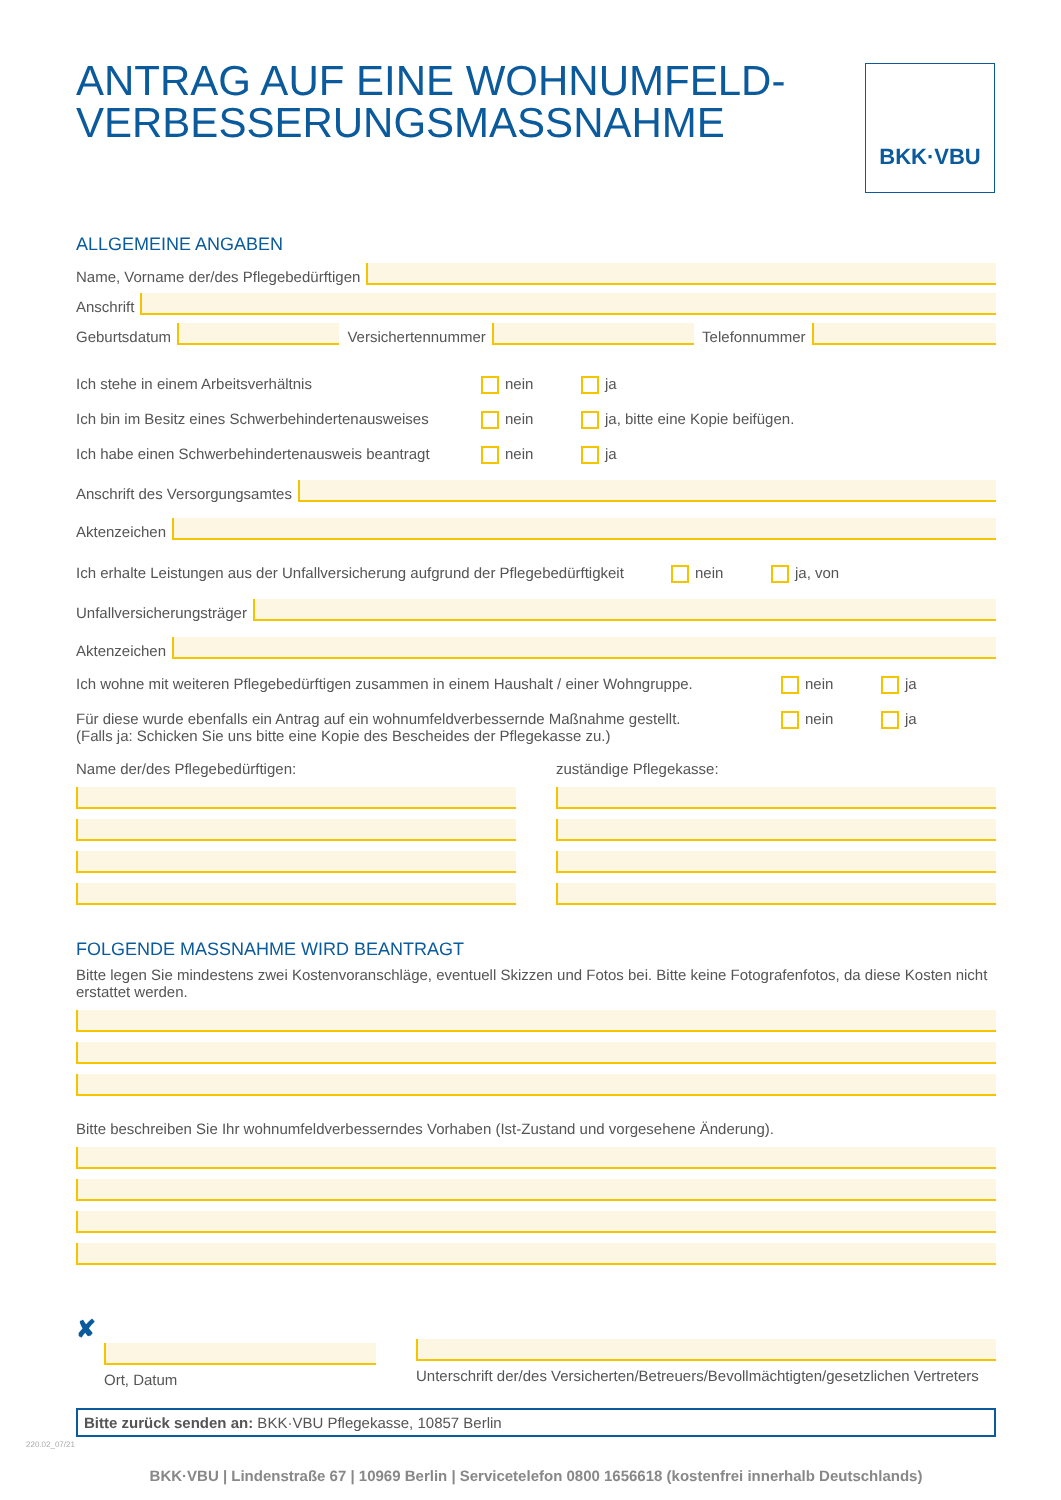BKK·VBU
ANTRAG AUF EINE WOHNUMFELD-
VERBESSERUNGSMASSNAHME
ALLGEMEINE ANGABEN
Name, Vorname der/des Pflegebedürftigen
Anschrift
Geburtsdatum
Versichertennummer
Telefonnummer
Ich stehe in einem Arbeitsverhältnis nein ja
Ich bin im Besitz eines Schwerbehindertenausweises nein ja, bitte eine Kopie beifügen.
Ich habe einen Schwerbehindertenausweis beantragt nein ja
Anschrift des Versorgungsamtes
Aktenzeichen
Ich erhalte Leistungen aus der Unfallversicherung aufgrund der Pflegebedürftigkeit nein ja, von
Unfallversicherungsträger
Aktenzeichen
Ich wohne mit weiteren Pflegebedürftigen zusammen in einem Haushalt / einer Wohngruppe. nein ja
Für diese wurde ebenfalls ein Antrag auf ein wohnumfeldverbessernde Maßnahme gestellt.
(Falls ja: Schicken Sie uns bitte eine Kopie des Bescheides der Pflegekasse zu.) nein ja
Name der/des Pflegebedürftigen:
zuständige Pflegekasse:
FOLGENDE MASSNAHME WIRD BEANTRAGT
Bitte legen Sie mindestens zwei Kostenvoranschläge, eventuell Skizzen und Fotos bei. Bitte keine Fotografenfotos, da diese Kosten nicht erstattet werden.
Bitte beschreiben Sie Ihr wohnumfeldverbesserndes Vorhaben (Ist-Zustand und vorgesehene Änderung).
✘
Ort, Datum
Unterschrift der/des Versicherten/Betreuers/Bevollmächtigten/gesetzlichen Vertreters
Bitte zurück senden an: BKK·VBU Pflegekasse, 10857 Berlin
BKK·VBU | Lindenstraße 67 | 10969 Berlin | Servicetelefon 0800 1656618 (kostenfrei innerhalb Deutschlands)
220.02_07/21